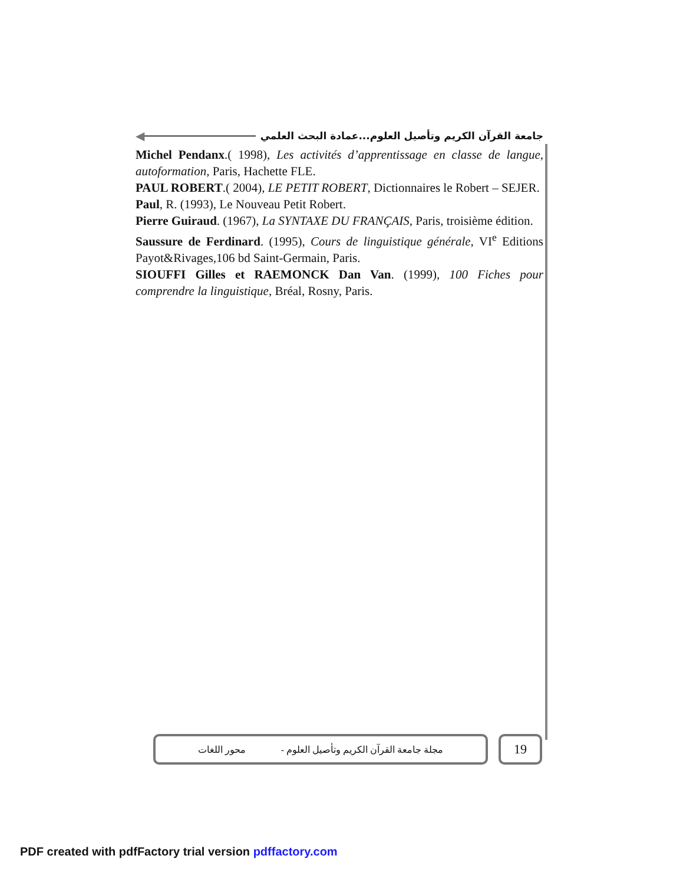◀
جامعة القرآن الكريم وتأصيل العلوم...عمادة البحث العلمي
Michel Pendanx.( 1998), Les activités d’apprentissage en classe de langue, autoformation, Paris, Hachette FLE.
PAUL ROBERT.( 2004), LE PETIT ROBERT, Dictionnaires le Robert – SEJER.
Paul, R. (1993), Le Nouveau Petit Robert.
Pierre Guiraud. (1967), La SYNTAXE DU FRANÇAIS, Paris, troisième édition.
Saussure de Ferdinard. (1995), Cours de linguistique générale, VI<sup>e</sup> Editions Payot&Rivages,106 bd Saint-Germain, Paris.
SIOUFFI Gilles et RAEMONCK Dan Van. (1999), 100 Fiches pour comprendre la linguistique, Bréal, Rosny, Paris.
مجلة جامعة القرآن الكريم وتأصيل العلوم - محور اللغات
19
PDF created with pdfFactory trial version pdffactory.com